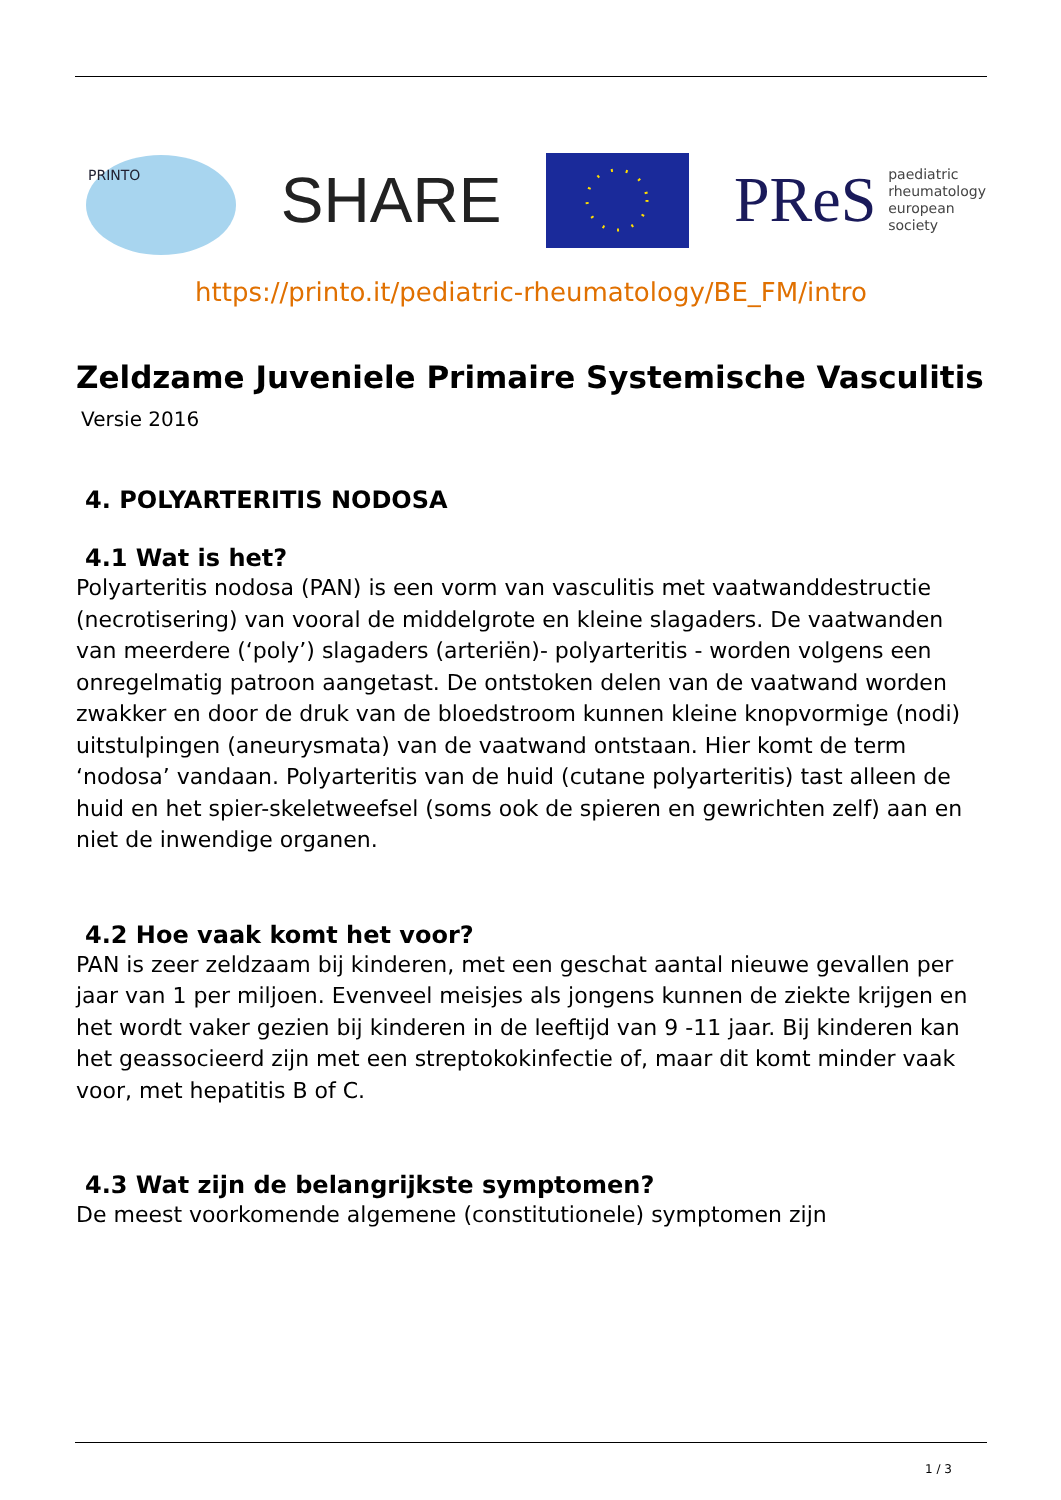PRINTO
SHARE
PReS paediatric
rheumatology
european
society
https://printo.it/pediatric-rheumatology/BE_FM/intro
Zeldzame Juveniele Primaire Systemische Vasculitis
Versie 2016
4. POLYARTERITIS NODOSA
4.1 Wat is het?
Polyarteritis nodosa (PAN) is een vorm van vasculitis met vaatwanddestructie (necrotisering) van vooral de middelgrote en kleine slagaders. De vaatwanden van meerdere (‘poly’) slagaders (arteriën)- polyarteritis - worden volgens een onregelmatig patroon aangetast. De ontstoken delen van de vaatwand worden zwakker en door de druk van de bloedstroom kunnen kleine knopvormige (nodi) uitstulpingen (aneurysmata) van de vaatwand ontstaan. Hier komt de term ‘nodosa’ vandaan. Polyarteritis van de huid (cutane polyarteritis) tast alleen de huid en het spier-skeletweefsel (soms ook de spieren en gewrichten zelf) aan en niet de inwendige organen.
4.2 Hoe vaak komt het voor?
PAN is zeer zeldzaam bij kinderen, met een geschat aantal nieuwe gevallen per jaar van 1 per miljoen. Evenveel meisjes als jongens kunnen de ziekte krijgen en het wordt vaker gezien bij kinderen in de leeftijd van 9 -11 jaar. Bij kinderen kan het geassocieerd zijn met een streptokokinfectie of, maar dit komt minder vaak voor, met hepatitis B of C.
4.3 Wat zijn de belangrijkste symptomen?
De meest voorkomende algemene (constitutionele) symptomen zijn
1 / 3